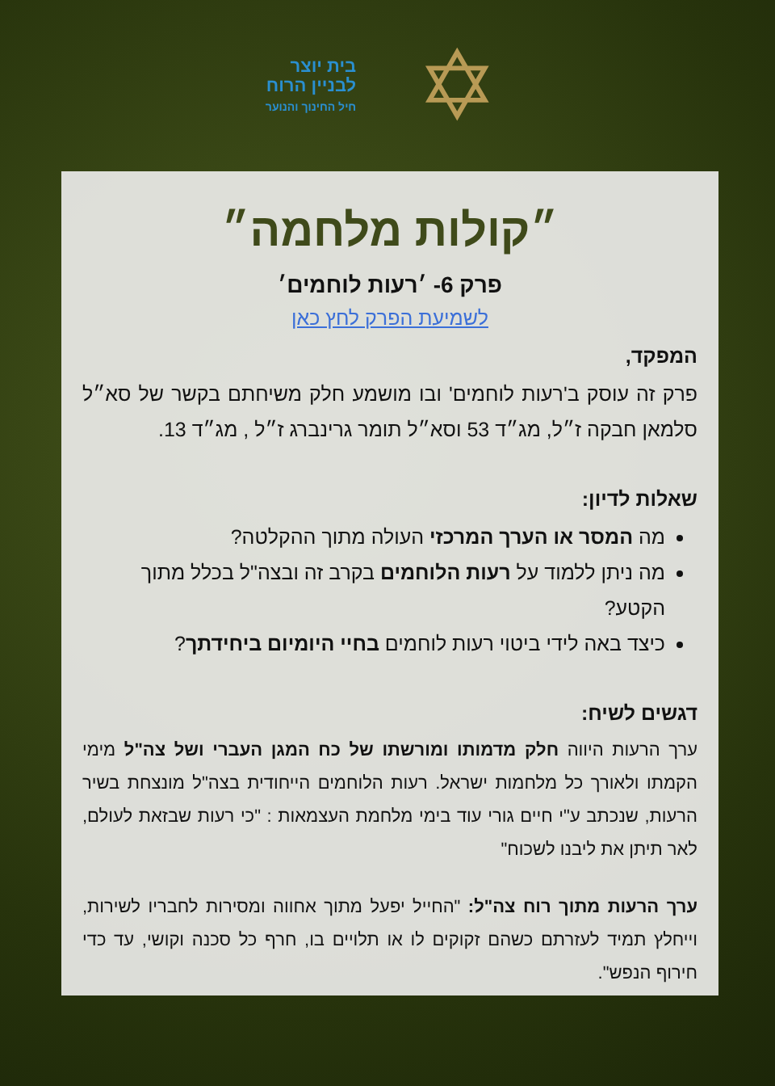✡
בית יוצר
לבניין הרוח
חיל החינוך והנוער
״קולות מלחמה״
פרק 6- ׳רעות לוחמים׳
לשמיעת הפרק לחץ כאן
המפקד,
פרק זה עוסק ב'רעות לוחמים' ובו מושמע חלק משיחתם בקשר של סא״ל סלמאן חבקה ז״ל, מג״ד 53 וסא״ל תומר גרינברג ז״ל , מג״ד 13.
שאלות לדיון:
מה המסר או הערך המרכזי העולה מתוך ההקלטה?
מה ניתן ללמוד על רעות הלוחמים בקרב זה ובצה"ל בכלל מתוך הקטע?
כיצד באה לידי ביטוי רעות לוחמים בחיי היומיום ביחידתך?
דגשים לשיח:
ערך הרעות היווה חלק מדמותו ומורשתו של כח המגן העברי ושל צה"ל מימי הקמתו ולאורך כל מלחמות ישראל. רעות הלוחמים הייחודית בצה"ל מונצחת בשיר הרעות, שנכתב ע"י חיים גורי עוד בימי מלחמת העצמאות : "כי רעות שבזאת לעולם, לאר תיתן את ליבנו לשכוח"
ערך הרעות מתוך רוח צה"ל: "החייל יפעל מתוך אחווה ומסירות לחבריו לשירות, וייחלץ תמיד לעזרתם כשהם זקוקים לו או תלויים בו, חרף כל סכנה וקושי, עד כדי חירוף הנפש".